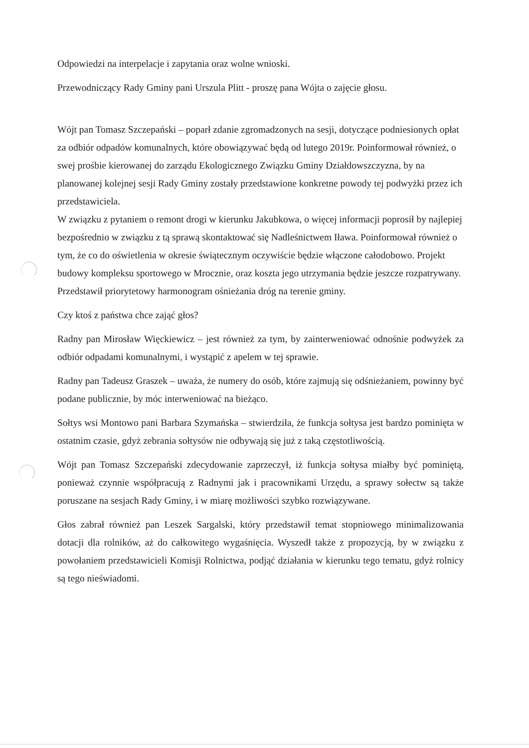Odpowiedzi na interpelacje i zapytania oraz wolne wnioski.
Przewodniczący Rady Gminy pani Urszula Plitt - proszę pana Wójta o zajęcie głosu.
Wójt pan Tomasz Szczepański – poparł zdanie zgromadzonych na sesji, dotyczące podniesionych opłat za odbiór odpadów komunalnych, które obowiązywać będą od lutego 2019r. Poinformował również, o swej prośbie kierowanej do zarządu Ekologicznego Związku Gminy Działdowszczyzna, by na planowanej kolejnej sesji Rady Gminy zostały przedstawione konkretne powody tej podwyżki przez ich przedstawiciela.
W związku z pytaniem o remont drogi w kierunku Jakubkowa, o więcej informacji poprosił by najlepiej bezpośrednio w związku z tą sprawą skontaktować się Nadleśnictwem Iława. Poinformował również o tym, że co do oświetlenia w okresie świątecznym oczywiście będzie włączone całodobowo. Projekt budowy kompleksu sportowego w Mrocznie, oraz koszta jego utrzymania będzie jeszcze rozpatrywany. Przedstawił priorytetowy harmonogram ośnieżania dróg na terenie gminy.
Czy ktoś z państwa chce zająć głos?
Radny pan Mirosław Więckiewicz – jest również za tym, by zainterweniować odnośnie podwyżek za odbiór odpadami komunalnymi, i wystąpić z apelem w tej sprawie.
Radny pan Tadeusz Graszek – uważa, że numery do osób, które zajmują się odśnieżaniem, powinny być podane publicznie, by móc interweniować na bieżąco.
Sołtys wsi Montowo pani Barbara Szymańska – stwierdziła, że funkcja sołtysa jest bardzo pominięta w ostatnim czasie, gdyż zebrania sołtysów nie odbywają się już z taką częstotliwością.
Wójt pan Tomasz Szczepański zdecydowanie zaprzeczył, iż funkcja sołtysa miałby być pominiętą, ponieważ czynnie współpracują z Radnymi jak i pracownikami Urzędu, a sprawy sołectw są także poruszane na sesjach Rady Gminy, i w miarę możliwości szybko rozwiązywane.
Głos zabrał również pan Leszek Sargalski, który przedstawił temat stopniowego minimalizowania dotacji dla rolników, aż do całkowitego wygaśnięcia. Wyszedł także z propozycją, by w związku z powołaniem przedstawicieli Komisji Rolnictwa, podjąć działania w kierunku tego tematu, gdyż rolnicy są tego nieświadomi.